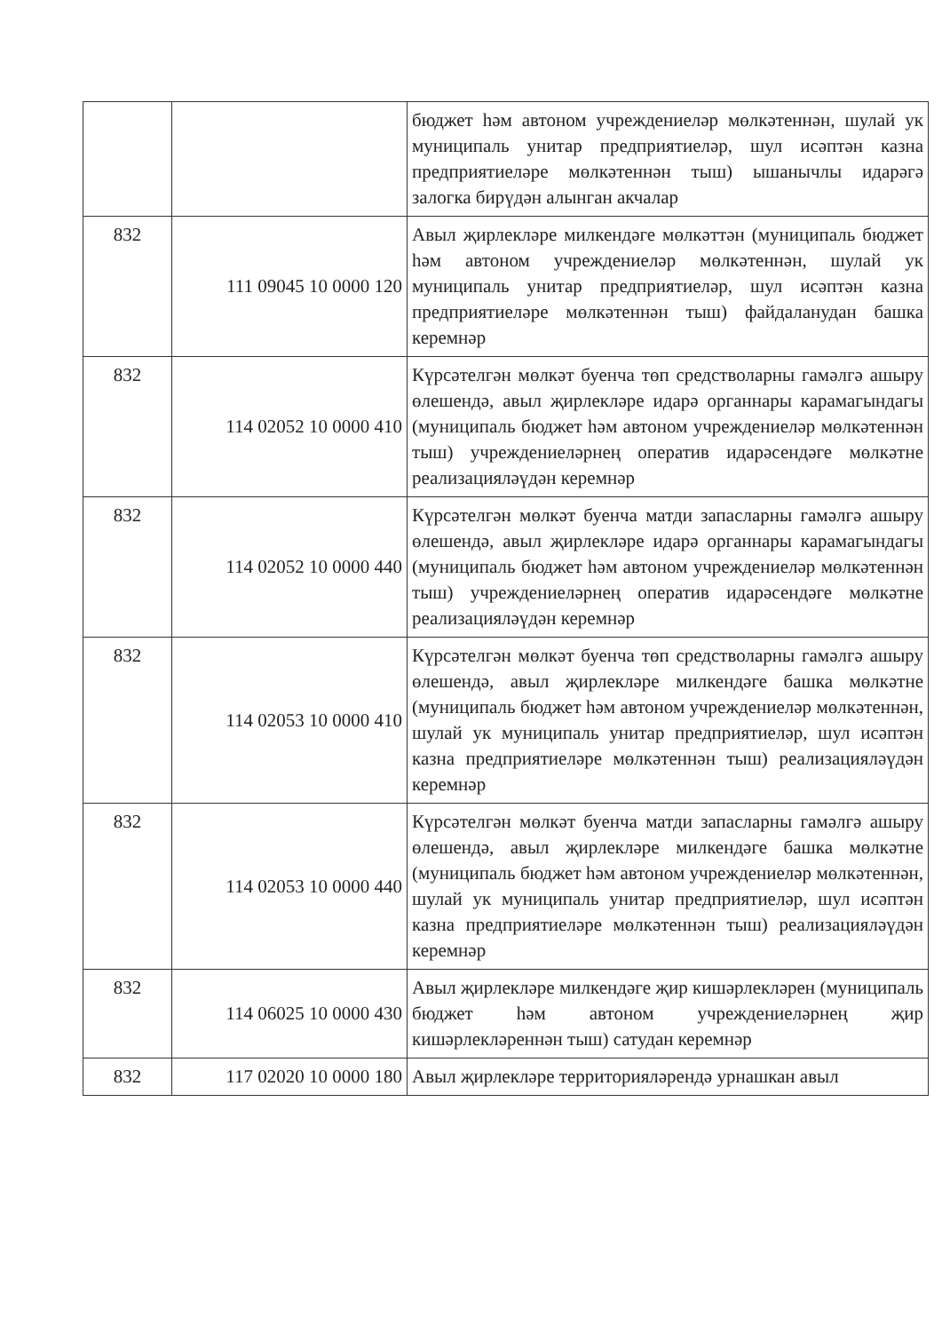| | | бюджет һәм автоном учреждениеләр мөлкәтеннән, шулай ук муниципаль унитар предприятиеләр, шул исәптән казна предприятиеләре мөлкәтеннән тыш) ышанычлы идарәгә залогка бирүдән алынган акчалар |
| 832 | 111 09045 10 0000 120 | Авыл җирлекләре милкендәге мөлкәттән (муниципаль бюджет һәм автоном учреждениеләр мөлкәтеннән, шулай ук муниципаль унитар предприятиеләр, шул исәптән казна предприятиеләре мөлкәтеннән тыш) файдаланудан башка керемнәр |
| 832 | 114 02052 10 0000 410 | Күрсәтелгән мөлкәт буенча төп средстволарны гамәлгә ашыру өлешендә, авыл җирлекләре идарә органнары карамагындагы (муниципаль бюджет һәм автоном учреждениеләр мөлкәтеннән тыш) учреждениеләрнең оператив идарәсендәге мөлкәтне реализацияләүдән керемнәр |
| 832 | 114 02052 10 0000 440 | Күрсәтелгән мөлкәт буенча матди запасларны гамәлгә ашыру өлешендә, авыл җирлекләре идарә органнары карамагындагы (муниципаль бюджет һәм автоном учреждениеләр мөлкәтеннән тыш) учреждениеләрнең оператив идарәсендәге мөлкәтне реализацияләүдән керемнәр |
| 832 | 114 02053 10 0000 410 | Күрсәтелгән мөлкәт буенча төп средстволарны гамәлгә ашыру өлешендә, авыл җирлекләре милкендәге башка мөлкәтне (муниципаль бюджет һәм автоном учреждениеләр мөлкәтеннән, шулай ук муниципаль унитар предприятиеләр, шул исәптән казна предприятиеләре мөлкәтеннән тыш) реализацияләүдән керемнәр |
| 832 | 114 02053 10 0000 440 | Күрсәтелгән мөлкәт буенча матди запасларны гамәлгә ашыру өлешендә, авыл җирлекләре милкендәге башка мөлкәтне (муниципаль бюджет һәм автоном учреждениеләр мөлкәтеннән, шулай ук муниципаль унитар предприятиеләр, шул исәптән казна предприятиеләре мөлкәтеннән тыш) реализацияләүдән керемнәр |
| 832 | 114 06025 10 0000 430 | Авыл җирлекләре милкендәге җир кишәрлекләрен (муниципаль бюджет һәм автоном учреждениеләрнең җир кишәрлекләреннән тыш) сатудан керемнәр |
| 832 | 117 02020 10 0000 180 | Авыл җирлекләре территорияләрендә урнашкан авыл |